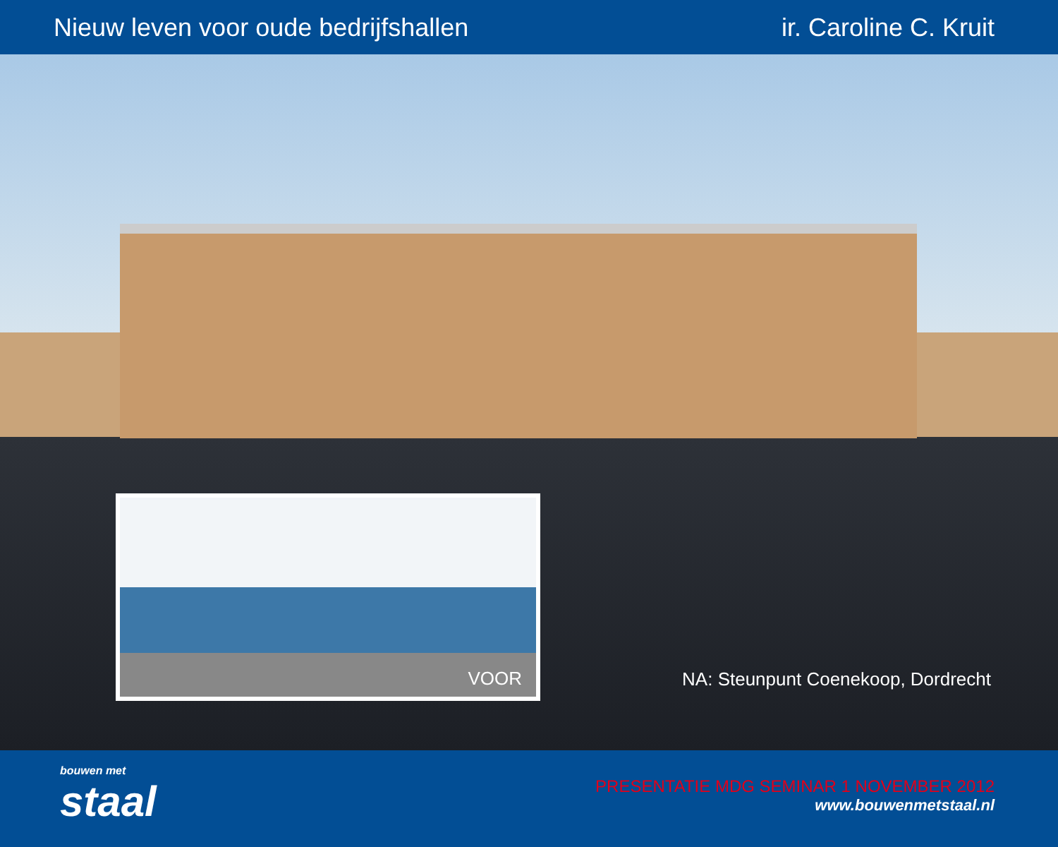Nieuw leven voor oude bedrijfshallen
ir. Caroline C. Kruit
VOOR
NA: Steunpunt Coenekoop, Dordrecht
bouwen met
staal
PRESENTATIE MDG SEMINAR 1 NOVEMBER 2012
www.bouwenmetstaal.nl